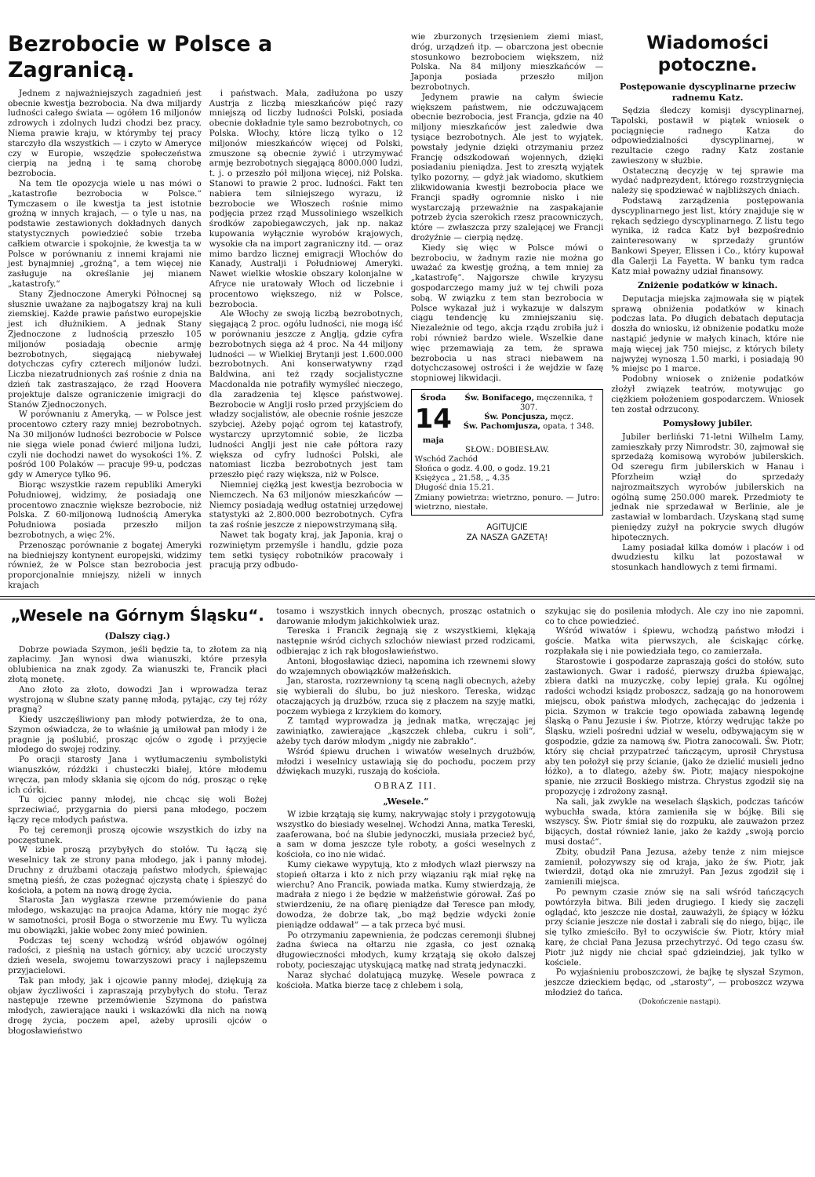Bezrobocie w Polsce a Zagranicą.
Jednem z najważniejszych zagadnień jest obecnie kwestja bezrobocia. Na dwa miljardy ludności całego świata — ogółem 16 miljonów zdrowych i zdolnych ludzi chodzi bez pracy. Niema prawie kraju, w którymby tej pracy starczyło dla wszystkich — i czyto w Ameryce czy w Europie, wszędzie społeczeństwa cierpią na jedną i tę samą chorobę bezrobocia.
Na tem tle opozycja wiele u nas mówi o „katastrofie bezrobocia w Polsce.“ Tymczasem o ile kwestja ta jest istotnie groźną w innych krajach, — o tyle u nas, na podstawie zestawionych dokładnych danych statystycznych powiedzieć sobie trzeba całkiem otwarcie i spokojnie, że kwestja ta w Polsce w porównaniu z innemi krajami nie jest bynajmniej „groźną“, a tem więcej nie zasługuje na określanie jej mianem „katastrofy.“
Stany Zjednoczone Ameryki Północnej są słusznie uważane za najbogatszy kraj na kuli ziemskiej. Każde prawie państwo europejskie jest ich dłużnikiem. A jednak Stany Zjednoczone z ludnością przeszło 105 miljonów posiadają obecnie armję bezrobotnych, sięgającą niebywałej dotychczas cyfry czterech miljonów ludzi. Liczba niezatrudnionych zaś rośnie z dnia na dzień tak zastraszająco, że rząd Hoovera projektuje dalsze ograniczenie imigracji do Stanów Zjednoczonych.
W porównaniu z Ameryką, — w Polsce jest procentowo cztery razy mniej bezrobotnych. Na 30 miljonów ludności bezrobocie w Polsce nie sięga wiele ponad ćwierć miljona ludzi, czyli nie dochodzi nawet do wysokości 1%. Z pośród 100 Polaków — pracuje 99-u, podczas gdy w Ameryce tylko 96.
Biorąc wszystkie razem republiki Ameryki Południowej, widzimy, że posiadają one procentowo znacznie większe bezrobocie, niż Polska. Z 60-miljonową ludnością Ameryka Południowa posiada przeszło miljon bezrobotnych, a więc 2%.
Przenosząc porównanie z bogatej Ameryki na biedniejszy kontynent europejski, widzimy również, że w Polsce stan bezrobocia jest proporcjonalnie mniejszy, niżeli w innych krajach
i państwach. Mała, zadłużona po uszy Austrja z liczbą mieszkańców pięć razy mniejszą od liczby ludności Polski, posiada obecnie dokładnie tyle samo bezrobotnych, co Polska. Włochy, które liczą tylko o 12 miljonów mieszkańców więcej od Polski, zmuszone są obecnie żywić i utrzymywać armję bezrobotnych sięgającą 8000.000 ludzi, t. j. o przeszło pół miljona więcej, niż Polska. Stanowi to prawie 2 proc. ludności. Fakt ten nabiera tem silniejszego wyrazu, iż bezrobocie we Włoszech rośnie mimo podjęcia przez rząd Mussoliniego wszelkich środków zapobiegawczych, jak np. nakaz kupowania wyłącznie wyrobów krajowych, wysokie cła na import zagraniczny itd. — oraz mimo bardzo licznej emigracji Włochów do Kanady, Australji i Południowej Ameryki. Nawet wielkie włoskie obszary kolonjalne w Afryce nie uratowały Włoch od liczebnie i procentowo większego, niż w Polsce, bezrobocia.
Ale Włochy ze swoją liczbą bezrobotnych, sięgającą 2 proc. ogółu ludności, nie mogą iść w porównaniu jeszcze z Anglją, gdzie cyfra bezrobotnych sięga aż 4 proc. Na 44 miljony ludności — w Wielkiej Brytanji jest 1.600.000 bezrobotnych. Ani konserwatywny rząd Baldwina, ani też rządy socjalistyczne Macdonalda nie potrafiły wymyśleć nieczego, dla zaradzenia tej klęsce państwowej. Bezrobocie w Anglji rosło przed przyjściem do władzy socjalistów, ale obecnie rośnie jeszcze szybciej. Ażeby pojąć ogrom tej katastrofy, wystarczy uprzytomnić sobie, że liczba ludności Anglji jest nie całe półtora razy większa od cyfry ludności Polski, ale natomiast liczba bezrobotnych jest tam przeszło pięć razy większa, niż w Polsce.
Niemniej ciężką jest kwestja bezrobocia w Niemczech. Na 63 miljonów mieszkańców — Niemcy posiadają według ostatniej urzędowej statystyki aż 2.800.000 bezrobotnych. Cyfra ta zaś rośnie jeszcze z niepowstrzymaną siłą.
Nawet tak bogaty kraj, jak Japonia, kraj o rozwiniętym przemyśle i handlu, gdzie poza tem setki tysięcy robotników pracowały i pracują przy odbudo-
wie zburzonych trzęsieniem ziemi miast, dróg, urządzeń itp. — obarczona jest obecnie stosunkowo bezrobociem większem, niż Polska. Na 84 miljony mieszkańców — Japonja posiada przeszło miljon bezrobotnych.
Jedynem prawie na całym świecie większem państwem, nie odczuwającem obecnie bezrobocia, jest Francja, gdzie na 40 miljony mieszkańców jest zaledwie dwa tysiące bezrobotnych. Ale jest to wyjątek, powstały jedynie dzięki otrzymaniu przez Francję odszkodowań wojennych, dzięki posiadaniu pieniądza. Jest to zresztą wyjątek tylko pozorny, — gdyż jak wiadomo, skutkiem zlikwidowania kwestji bezrobocia płace we Francji spadły ogromnie nisko i nie wystarczają przeważnie na zaspakajanie potrzeb życia szerokich rzesz pracowniczych, które — zwłaszcza przy szalejącej we Francji drożyźnie — cierpią nędzę.
Kiedy się więc w Polsce mówi o bezrobociu, w żadnym razie nie można go uważać za kwestję groźną, a tem mniej za „katastrofę“. Najgorsze chwile kryzysu gospodarczego mamy już w tej chwili poza sobą. W związku z tem stan bezrobocia w Polsce wykazał już i wykazuje w dalszym ciągu tendencję ku zmniejszaniu się. Niezależnie od tego, akcja rządu zrobiła już i robi również bardzo wiele. Wszelkie dane więc przemawiają za tem, że sprawa bezrobocia u nas straci niebawem na dotychczasowej ostrości i że wejdzie w fazę stopniowej likwidacji.
Środa
14
maja
Św. Bonifacego, męczennika, † 307.
Św. Poncjusza, męcz.
Św. Pachomjusza, opata, † 348.
SŁOW.: DOBIESŁAW.
Wschód Zachód
Słońca o godz. 4.00, o godz. 19.21
Księżyca „ 21.58, „ 4.35
Długość dnia 15.21.
Zmiany powietrza: wietrzno, ponuro. — Jutro: wietrzno, niestałe.
AGITUJCIE
ZA NASZA GAZETĄ!
Wiadomości potoczne.
Postępowanie dyscyplinarne przeciw radnemu Katz.
Sędzia śledczy komisji dyscyplinarnej, Tapolski, postawił w piątek wniosek o pociągnięcie radnego Katza do odpowiedzialności dyscyplinarnej, w rezultacie czego radny Katz zostanie zawieszony w służbie.
Ostateczną decyzję w tej sprawie ma wydać nadprezydent, którego rozstrzygnięcia należy się spodziewać w najbliższych dniach.
Podstawą zarządzenia postępowania dyscyplinarnego jest list, który znajduje się w rękach sędziego dyscyplinarnego. Z listu tego wynika, iż radca Katz był bezpośrednio zainteresowany w sprzedaży gruntów Bankowi Speyer, Elissen i Co., który kupował dla Galerji La Fayetta. W banku tym radca Katz miał poważny udział finansowy.
Zniżenie podatków w kinach.
Deputacja miejska zajmowała się w piątek sprawą obniżenia podatków w kinach podczas lata. Po długich debatach deputacja doszła do wniosku, iż obniżenie podatku może nastąpić jedynie w małych kinach, które nie mają więcej jak 750 miejsc, z których bilety najwyżej wynoszą 1.50 marki, i posiadają 90 % miejsc po 1 marce.
Podobny wniosek o zniżenie podatków złożył związek teatrów, motywując go ciężkiem położeniem gospodarczem. Wniosek ten został odrzucony.
Pomysłowy jubiler.
Jubiler berliński 71-letni Wilhelm Lamy, zamieszkały przy Nimrodstr. 30, zajmował się sprzedażą komisową wyrobów jubilerskich. Od szeregu firm jubilerskich w Hanau i Pforzheim wziął do sprzedaży najrozmaitszych wyrobów jubilerskich na ogólną sumę 250.000 marek. Przedmioty te jednak nie sprzedawał w Berlinie, ale je zastawiał w lombardach. Uzyskaną stąd sumę pieniędzy zużył na pokrycie swych długów hipotecznych.
Lamy posiadał kilka domów i placów i od dwudziestu kilku lat pozostawał w stosunkach handlowych z temi firmami.
„Wesele na Górnym Śląsku“.
(Dalszy ciąg.)
Dobrze powiada Szymon, jeśli będzie ta, to złotem za nią zapłacimy. Jan wynosi dwa wianuszki, które przesyła oblubienica na znak zgody. Za wianuszki te, Francik płaci złotą monetę.
Ano złoto za złoto, dowodzi Jan i wprowadza teraz wystrojoną w ślubne szaty pannę młodą, pytając, czy tej róży pragną?
Kiedy uszczęśliwiony pan młody potwierdza, że to ona, Szymon oświadcza, że to właśnie ją umiłował pan młody i że pragnie ją poślubić, prosząc ojców o zgodę i przyjęcie młodego do swojej rodziny.
Po oracji starosty Jana i wytłumaczeniu symbolistyki wianuszków, różdżki i chusteczki białej, które młodemu wręcza, pan młody skłania się ojcom do nóg, prosząc o rękę ich córki.
Tu ojciec panny młodej, nie chcąc się woli Bożej sprzeciwiać, przygarnia do piersi pana młodego, poczem łączy ręce młodych państwa.
Po tej ceremonji proszą ojcowie wszystkich do izby na poczęstunek.
W izbie proszą przybyłych do stołów. Tu łączą się weselnicy tak ze strony pana młodego, jak i panny młodej. Druchny z drużbami otaczają państwo młodych, śpiewając smętną pieśń, że czas pożegnać ojczystą chatę i śpieszyć do kościoła, a potem na nową drogę życia.
Starosta Jan wygłasza rzewne przemówienie do pana młodego, wskazując na praojca Adama, który nie mogąc żyć w samotności, prosił Boga o stworzenie mu Ewy. Tu wylicza mu obowiązki, jakie wobec żony mieć powinien.
Podczas tej sceny wchodzą wśród objawów ogólnej radości, z pieśnią na ustach górnicy, aby uczcić uroczysty dzień wesela, swojemu towarzyszowi pracy i najlepszemu przyjacielowi.
Tak pan młody, jak i ojcowie panny młodej, dziękują za objaw życzliwości i zapraszają przybyłych do stołu. Teraz następuje rzewne przemówienie Szymona do państwa młodych, zawierające nauki i wskazówki dla nich na nową drogę życia, poczem apel, ażeby uprosili ojców o błogosławieństwo
tosamo i wszystkich innych obecnych, prosząc ostatnich o darowanie młodym jakichkolwiek uraz.
Tereska i Francik żegnają się z wszystkiemi, klękają następnie wśród cichych szlochów niewiast przed rodzicami, odbierając z ich rąk błogosławieństwo.
Antoni, błogosławiąc dzieci, napomina ich rzewnemi słowy do wzajemnych obowiązków małżeńskich.
Jan, starosta, rozrzewniony tą sceną nagli obecnych, ażeby się wybierali do ślubu, bo już nieskoro. Tereska, widząc otaczających ją drużbów, rzuca się z płaczem na szyję matki, poczem wybiega z krzykiem do komory.
Z tamtąd wyprowadza ją jednak matka, wręczając jej zawiniątko, zawierające „kąszczek chleba, cukru i soli“, ażeby tych darów młodym „nigdy nie zabrakło“.
Wśród śpiewu druchen i wiwatów weselnych drużbów, młodzi i weselnicy ustawiają się do pochodu, poczem przy dźwiękach muzyki, ruszają do kościoła.
OBRAZ III.
„Wesele.“
W izbie krzątają się kumy, nakrywając stoły i przygotowują wszystko do biesiady weselnej. Wchodzi Anna, matka Tereski, zaaferowana, boć na ślubie jedynoczki, musiała przecież być, a sam w doma jeszcze tyle roboty, a gości weselnych z kościoła, co ino nie widać.
Kumy ciekawe wypytują, kto z młodych wlazł pierwszy na stopień ołtarza i kto z nich przy wiązaniu rąk miał rękę na wierchu? Ano Francik, powiada matka. Kumy stwierdzają, że madrała z niego i że będzie w małżeństwie górował. Zaś po stwierdzeniu, że na ofiarę pieniądze dał Teresce pan młody, dowodza, że dobrze tak, „bo mąż będzie wdycki żonie pieniądze oddawał“ — a tak przeca być musi.
Po otrzymaniu zapewnienia, że podczas ceremonji ślubnej żadna świeca na ołtarzu nie zgasła, co jest oznaką długowieczności młodych, kumy krzątają się około dalszej roboty, pocieszając utyskującą matkę nad stratą jedynaczki.
Naraz słychać dolatującą muzykę. Wesele powraca z kościoła. Matka bierze tacę z chlebem i solą,
szykując się do posilenia młodych. Ale czy ino nie zapomni, co to chce powiedzieć.
Wśród wiwatów i śpiewu, wchodzą państwo młodzi i goście. Matka wita pierwszych, ale ściskając córkę, rozpłakała się i nie powiedziała tego, co zamierzała.
Starostowie i gospodarze zapraszają gości do stołów, suto zastawionych. Gwar i radość, pierwszy drużba śpiewając, zbiera datki na muzyczkę, coby lepiej grała. Ku ogólnej radości wchodzi ksiądz proboszcz, sadzają go na honorowem miejscu, obok państwa młodych, zachęcając do jedzenia i picia. Szymon w trakcie tego opowiada zabawną legendę śląską o Panu Jezusie i św. Piotrze, którzy wędrując także po Śląsku, wzieli pośredni udział w weselu, odbywającym się w gospodzie, gdzie za namową św. Piotra zanocowali. Św. Piotr, który się chciał przypatrzeć tańczącym, uprosił Chrystusa aby ten położył się przy ścianie, (jako że dzielić musieli jedno łóżko), a to dlatego, ażeby św. Piotr, mający niespokojne spanie, nie zrzucił Boskiego mistrza. Chrystus zgodził się na propozycję i zdrożony zasnął.
Na sali, jak zwykle na weselach śląskich, podczas tańców wybuchła swada, która zamieniła się w bójkę. Bili się wszyscy. Św. Piotr śmiał się do rozpuku, ale zauważon przez bijących, dostał również lanie, jako że każdy „swoją porcio musi dostać“.
Zbity, obudził Pana Jezusa, ażeby tenże z nim miejsce zamienił, połozywszy się od kraja, jako że św. Piotr, jak twierdził, dotąd oka nie zmrużył. Pan Jezus zgodził się i zamienili miejsca.
Po pewnym czasie znów się na sali wśród tańczących powtórzyła bitwa. Bili jeden drugiego. I kiedy się zaczęli oglądać, kto jeszcze nie dostał, zauważyli, że śpiący w łóżku przy ścianie jeszcze nie dostał i zabrali się do niego, bijąc, ile się tylko zmieściło. Był to oczywiście św. Piotr, który miał karę, że chciał Pana Jezusa przechytrzyć. Od tego czasu św. Piotr już nigdy nie chciał spać gdzieindziej, jak tylko w kościele.
Po wyjaśnieniu proboszczowi, że bajkę tę słyszał Szymon, jeszcze dzieckiem będąc, od „starosty“, — proboszcz wzywa młodzież do tańca.
(Dokończenie nastąpi).